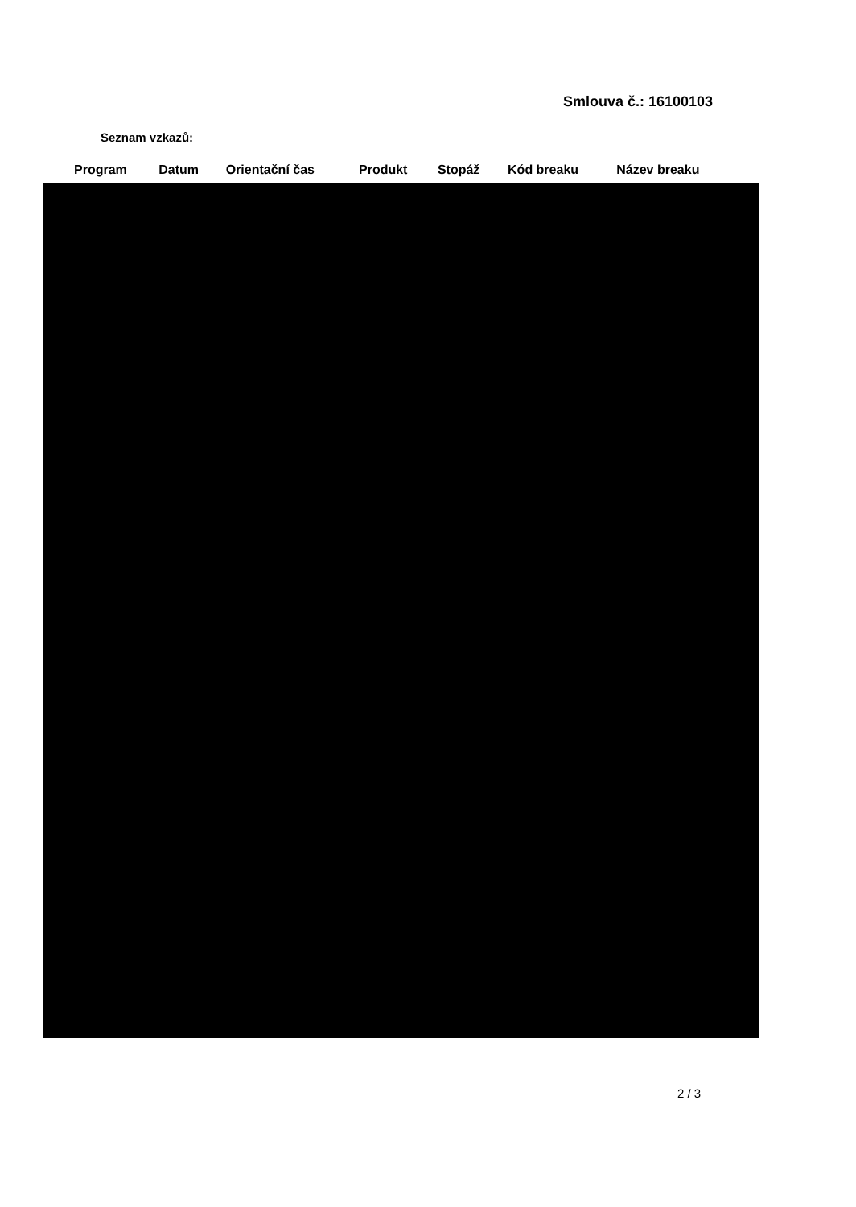Smlouva č.: 16100103
Seznam vzkazů:
| Program | Datum | Orientační čas | Produkt | Stopáž | Kód breaku | Název breaku |
| --- | --- | --- | --- | --- | --- | --- |
2 / 3